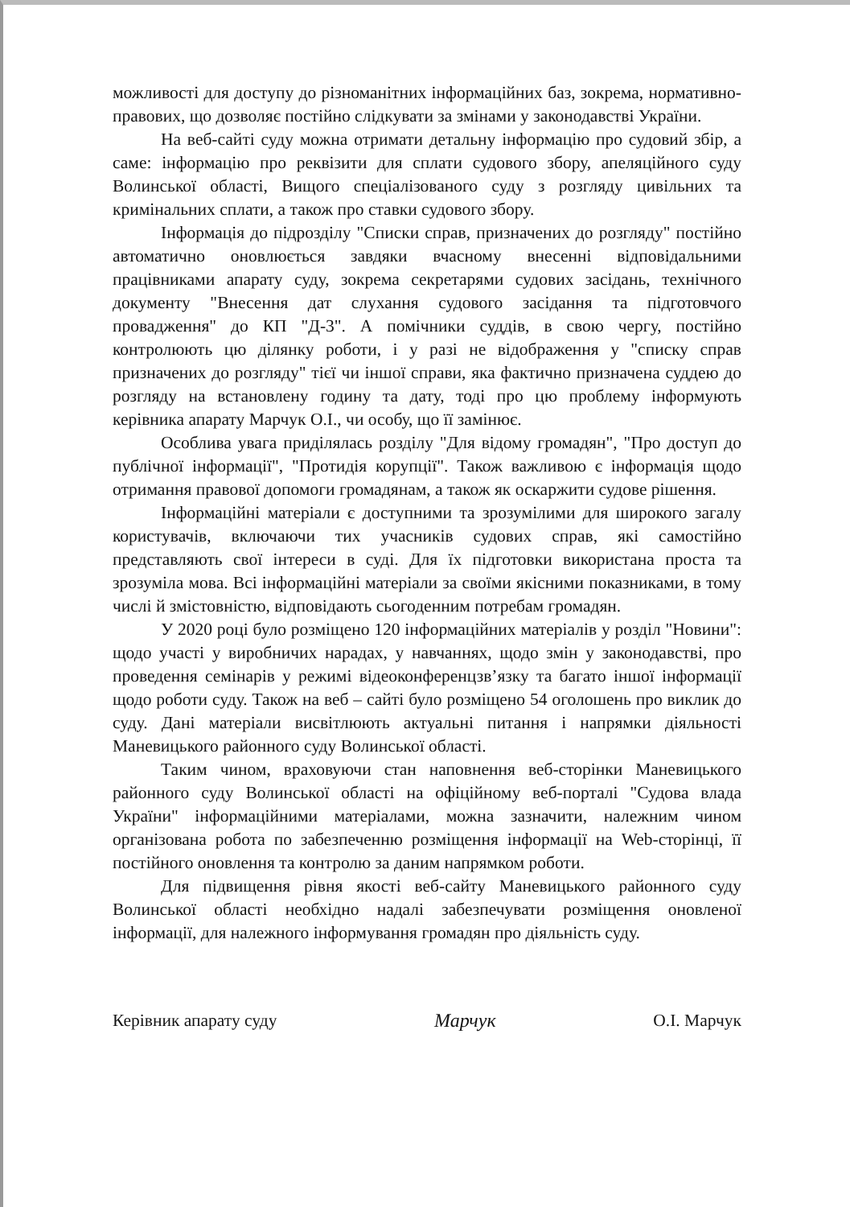можливості для доступу до різноманітних інформаційних баз, зокрема, нормативно-правових, що дозволяє постійно слідкувати за змінами у законодавстві України.
На веб-сайті суду можна отримати детальну інформацію про судовий збір, а саме: інформацію про реквізити для сплати судового збору, апеляційного суду Волинської області, Вищого спеціалізованого суду з розгляду цивільних та кримінальних сплати, а також про ставки судового збору.
Інформація до підрозділу "Списки справ, призначених до розгляду" постійно автоматично оновлюється завдяки вчасному внесенні відповідальними працівниками апарату суду, зокрема секретарями судових засідань, технічного документу "Внесення дат слухання судового засідання та підготовчого провадження" до КП "Д-3". А помічники суддів, в свою чергу, постійно контролюють цю ділянку роботи, і у разі не відображення у "списку справ призначених до розгляду" тієї чи іншої справи, яка фактично призначена суддею до розгляду на встановлену годину та дату, тоді про цю проблему інформують керівника апарату Марчук О.І., чи особу, що її замінює.
Особлива увага приділялась розділу "Для відому громадян", "Про доступ до публічної інформації", "Протидія корупції". Також важливою є інформація щодо отримання правової допомоги громадянам, а також як оскаржити судове рішення.
Інформаційні матеріали є доступними та зрозумілими для широкого загалу користувачів, включаючи тих учасників судових справ, які самостійно представляють свої інтереси в суді. Для їх підготовки використана проста та зрозуміла мова. Всі інформаційні матеріали за своїми якісними показниками, в тому числі й змістовністю, відповідають сьогоденним потребам громадян.
У 2020 році було розміщено 120 інформаційних матеріалів у розділ "Новини": щодо участі у виробничих нарадах, у навчаннях, щодо змін у законодавстві, про проведення семінарів у режимі відеоконференцзв’язку та багато іншої інформації щодо роботи суду. Також на веб – сайті було розміщено 54 оголошень про виклик до суду. Дані матеріали висвітлюють актуальні питання і напрямки діяльності Маневицького районного суду Волинської області.
Таким чином, враховуючи стан наповнення веб-сторінки Маневицького районного суду Волинської області на офіційному веб-порталі "Судова влада України" інформаційними матеріалами, можна зазначити, належним чином організована робота по забезпеченню розміщення інформації на Web-сторінці, її постійного оновлення та контролю за даним напрямком роботи.
Для підвищення рівня якості веб-сайту Маневицького районного суду Волинської області необхідно надалі забезпечувати розміщення оновленої інформації, для належного інформування громадян про діяльність суду.
Керівник апарату суду Марчук О.І. Марчук